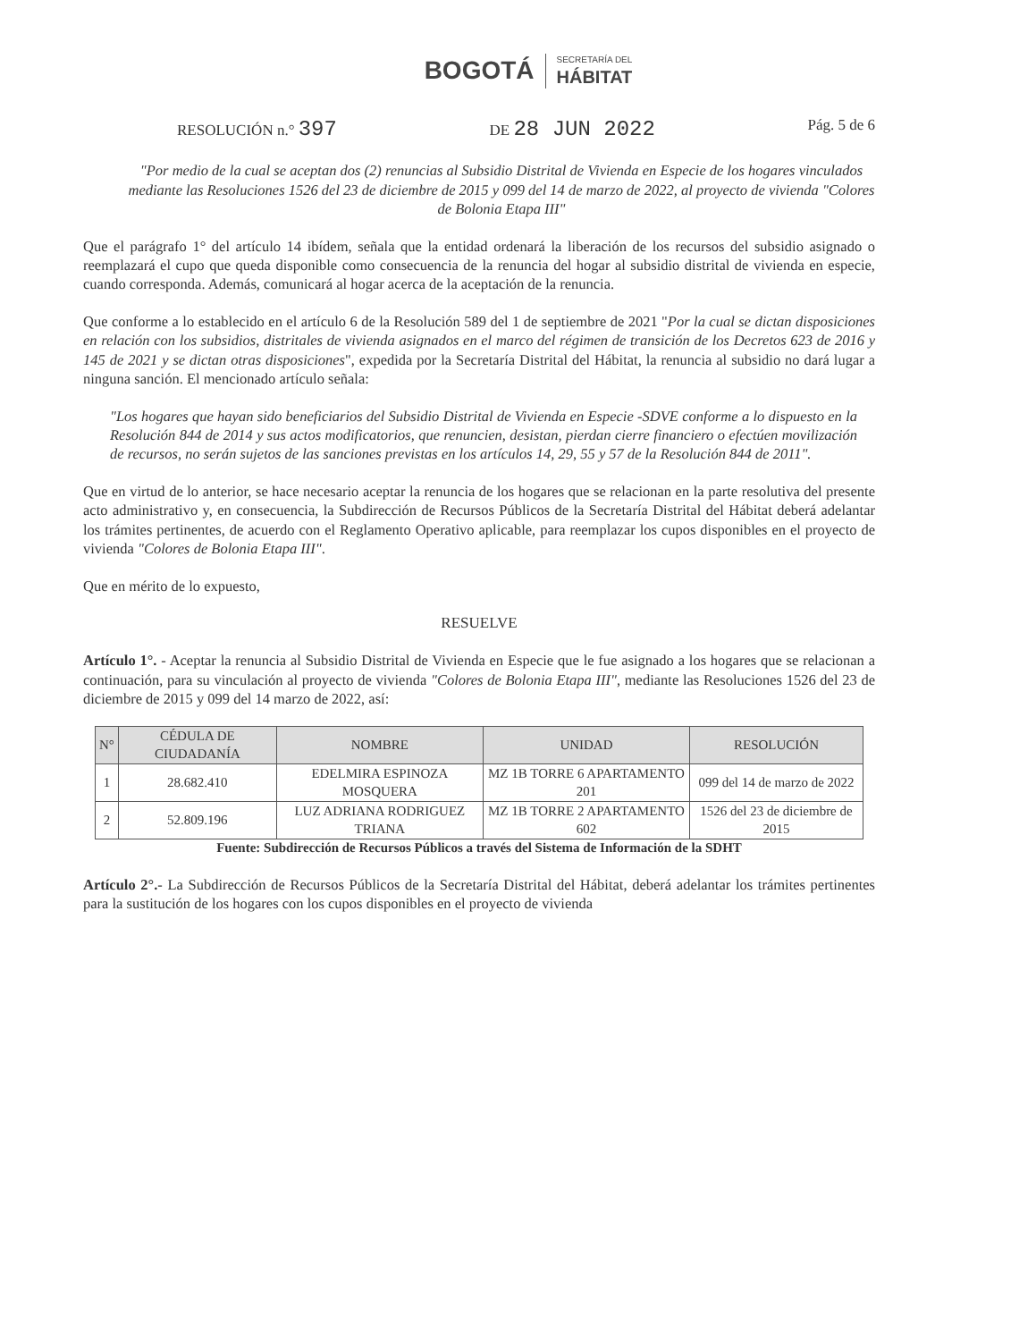BOGOTÁ SECRETARÍA DEL
HÁBITAT
RESOLUCIÓN n.° 397 DE 28 JUN 2022 Pág. 5 de 6
"Por medio de la cual se aceptan dos (2) renuncias al Subsidio Distrital de Vivienda en Especie de los hogares vinculados mediante las Resoluciones 1526 del 23 de diciembre de 2015 y 099 del 14 de marzo de 2022, al proyecto de vivienda "Colores de Bolonia Etapa III"
Que el parágrafo 1° del artículo 14 ibídem, señala que la entidad ordenará la liberación de los recursos del subsidio asignado o reemplazará el cupo que queda disponible como consecuencia de la renuncia del hogar al subsidio distrital de vivienda en especie, cuando corresponda. Además, comunicará al hogar acerca de la aceptación de la renuncia.
Que conforme a lo establecido en el artículo 6 de la Resolución 589 del 1 de septiembre de 2021 "Por la cual se dictan disposiciones en relación con los subsidios, distritales de vivienda asignados en el marco del régimen de transición de los Decretos 623 de 2016 y 145 de 2021 y se dictan otras disposiciones", expedida por la Secretaría Distrital del Hábitat, la renuncia al subsidio no dará lugar a ninguna sanción. El mencionado artículo señala:
"Los hogares que hayan sido beneficiarios del Subsidio Distrital de Vivienda en Especie -SDVE conforme a lo dispuesto en la Resolución 844 de 2014 y sus actos modificatorios, que renuncien, desistan, pierdan cierre financiero o efectúen movilización de recursos, no serán sujetos de las sanciones previstas en los artículos 14, 29, 55 y 57 de la Resolución 844 de 2011".
Que en virtud de lo anterior, se hace necesario aceptar la renuncia de los hogares que se relacionan en la parte resolutiva del presente acto administrativo y, en consecuencia, la Subdirección de Recursos Públicos de la Secretaría Distrital del Hábitat deberá adelantar los trámites pertinentes, de acuerdo con el Reglamento Operativo aplicable, para reemplazar los cupos disponibles en el proyecto de vivienda "Colores de Bolonia Etapa III".
Que en mérito de lo expuesto,
RESUELVE
Artículo 1°. - Aceptar la renuncia al Subsidio Distrital de Vivienda en Especie que le fue asignado a los hogares que se relacionan a continuación, para su vinculación al proyecto de vivienda "Colores de Bolonia Etapa III", mediante las Resoluciones 1526 del 23 de diciembre de 2015 y 099 del 14 marzo de 2022, así:
| N° | CÉDULA DE CIUDADANÍA | NOMBRE | UNIDAD | RESOLUCIÓN |
| --- | --- | --- | --- | --- |
| 1 | 28.682.410 | EDELMIRA ESPINOZA MOSQUERA | MZ 1B TORRE 6 APARTAMENTO 201 | 099 del 14 de marzo de 2022 |
| 2 | 52.809.196 | LUZ ADRIANA RODRIGUEZ TRIANA | MZ 1B TORRE 2 APARTAMENTO 602 | 1526 del 23 de diciembre de 2015 |
Fuente: Subdirección de Recursos Públicos a través del Sistema de Información de la SDHT
Artículo 2°.- La Subdirección de Recursos Públicos de la Secretaría Distrital del Hábitat, deberá adelantar los trámites pertinentes para la sustitución de los hogares con los cupos disponibles en el proyecto de vivienda